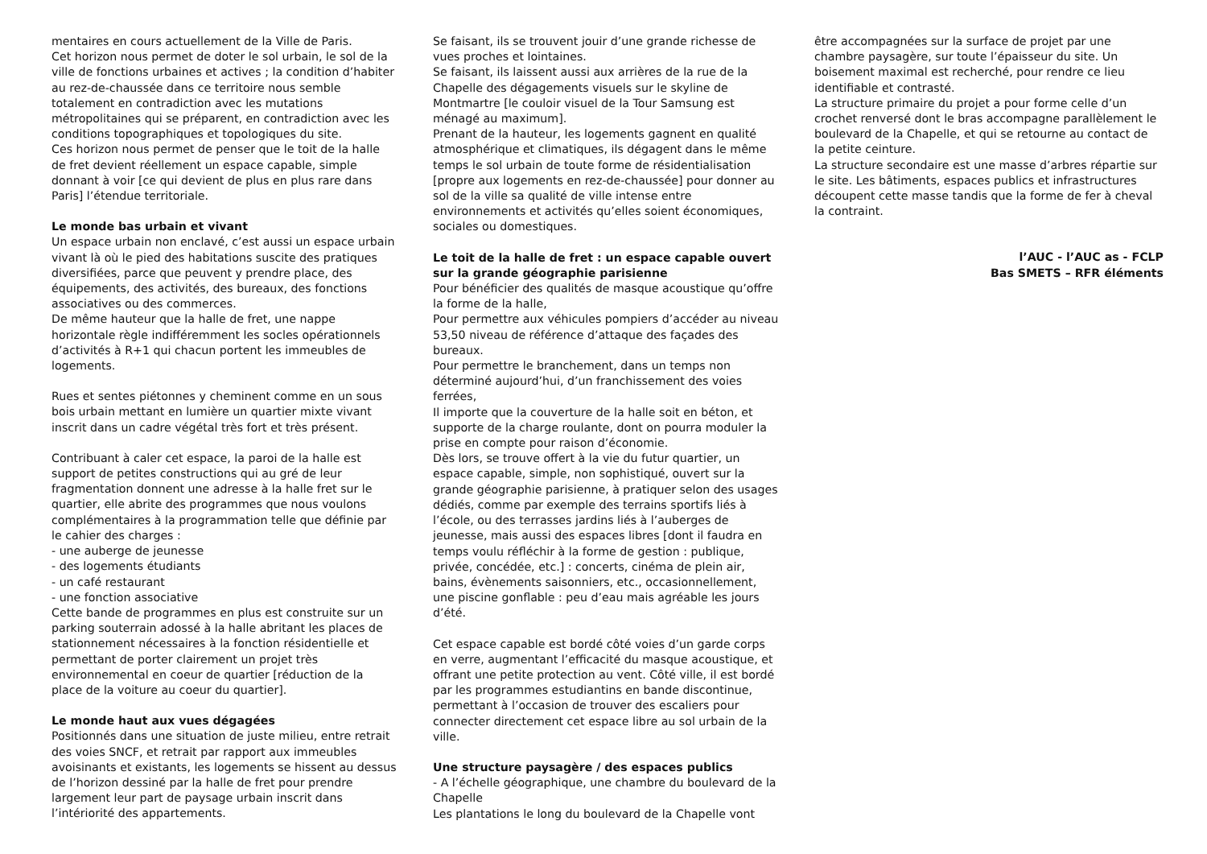mentaires en cours actuellement de la Ville de Paris.
Cet horizon nous permet de doter le sol urbain, le sol de la ville de fonctions urbaines et actives ; la condition d’habiter au rez-de-chaussée dans ce territoire nous semble totalement en contradiction avec les mutations métropolitaines qui se préparent, en contradiction avec les conditions topographiques et topologiques du site.
Ces horizon nous permet de penser que le toit de la halle de fret devient réellement un espace capable, simple donnant à voir [ce qui devient de plus en plus rare dans Paris] l’étendue territoriale.
Le monde bas urbain et vivant
Un espace urbain non enclavé, c’est aussi un espace urbain vivant là où le pied des habitations suscite des pratiques diversifiées, parce que peuvent y prendre place, des équipements, des activités, des bureaux, des fonctions associatives ou des commerces.
De même hauteur que la halle de fret, une nappe horizontale règle indifféremment les socles opérationnels d’activités à R+1 qui chacun portent les immeubles de logements.
Rues et sentes piétonnes y cheminent comme en un sous bois urbain mettant en lumière un quartier mixte vivant inscrit dans un cadre végétal très fort et très présent.
Contribuant à caler cet espace, la paroi de la halle est support de petites constructions qui au gré de leur fragmentation donnent une adresse à la halle fret sur le quartier, elle abrite des programmes que nous voulons complémentaires à la programmation telle que définie par le cahier des charges :
- une auberge de jeunesse
- des logements étudiants
- un café restaurant
- une fonction associative
Cette bande de programmes en plus est construite sur un parking souterrain adossé à la halle abritant les places de stationnement nécessaires à la fonction résidentielle et permettant de porter clairement un projet très environnemental en coeur de quartier [réduction de la place de la voiture au coeur du quartier].
Le monde haut aux vues dégagées
Positionnés dans une situation de juste milieu, entre retrait des voies SNCF, et retrait par rapport aux immeubles avoisinants et existants, les logements se hissent au dessus de l’horizon dessiné par la halle de fret pour prendre largement leur part de paysage urbain inscrit dans l’intériorité des appartements.
Se faisant, ils se trouvent jouir d’une grande richesse de vues proches et lointaines.
Se faisant, ils laissent aussi aux arrières de la rue de la Chapelle des dégagements visuels sur le skyline de Montmartre [le couloir visuel de la Tour Samsung est ménagé au maximum].
Prenant de la hauteur, les logements gagnent en qualité atmosphérique et climatiques, ils dégagent dans le même temps le sol urbain de toute forme de résidentialisation [propre aux logements en rez-de-chaussée] pour donner au sol de la ville sa qualité de ville intense entre environnements et activités qu’elles soient économiques, sociales ou domestiques.
Le toit de la halle de fret : un espace capable ouvert sur la grande géographie parisienne
Pour bénéficier des qualités de masque acoustique qu’offre la forme de la halle,
Pour permettre aux véhicules pompiers d’accéder au niveau 53,50 niveau de référence d’attaque des façades des bureaux.
Pour permettre le branchement, dans un temps non déterminé aujourd’hui, d’un franchissement des voies ferrées,
Il importe que la couverture de la halle soit en béton, et supporte de la charge roulante, dont on pourra moduler la prise en compte pour raison d’économie.
Dès lors, se trouve offert à la vie du futur quartier, un espace capable, simple, non sophistiqué, ouvert sur la grande géographie parisienne, à pratiquer selon des usages dédiés, comme par exemple des terrains sportifs liés à l’école, ou des terrasses jardins liés à l’auberges de jeunesse, mais aussi des espaces libres [dont il faudra en temps voulu réfléchir à la forme de gestion : publique, privée, concédée, etc.] : concerts, cinéma de plein air, bains, évènements saisonniers, etc., occasionnellement, une piscine gonflable : peu d’eau mais agréable les jours d’été.
Cet espace capable est bordé côté voies d’un garde corps en verre, augmentant l’efficacité du masque acoustique, et offrant une petite protection au vent. Côté ville, il est bordé par les programmes estudiantins en bande discontinue, permettant à l’occasion de trouver des escaliers pour connecter directement cet espace libre au sol urbain de la ville.
Une structure paysagère / des espaces publics
- A l’échelle géographique, une chambre du boulevard de la Chapelle
Les plantations le long du boulevard de la Chapelle vont
être accompagnées sur la surface de projet par une chambre paysagère, sur toute l’épaisseur du site. Un boisement maximal est recherché, pour rendre ce lieu identifiable et contrasté.
La structure primaire du projet a pour forme celle d’un crochet renversé dont le bras accompagne parallèlement le boulevard de la Chapelle, et qui se retourne au contact de la petite ceinture.
La structure secondaire est une masse d’arbres répartie sur le site. Les bâtiments, espaces publics et infrastructures découpent cette masse tandis que la forme de fer à cheval la contraint.
l’AUC - l’AUC as - FCLP
Bas SMETS – RFR éléments